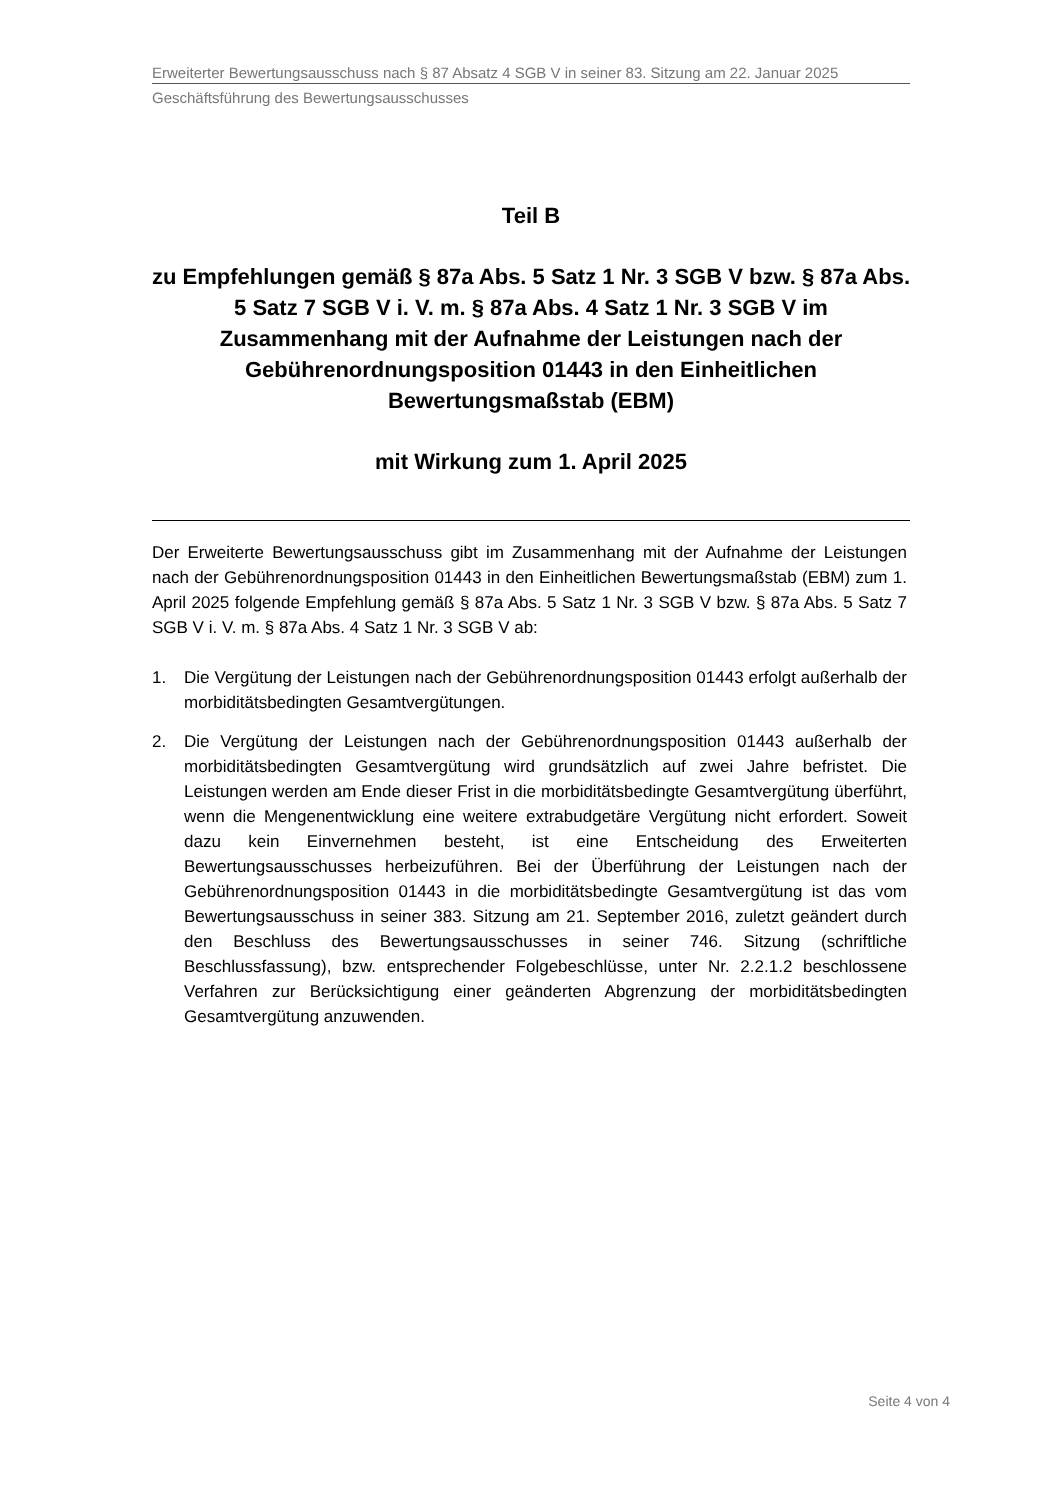Erweiterter Bewertungsausschuss nach § 87 Absatz 4 SGB V in seiner 83. Sitzung am 22. Januar 2025
Geschäftsführung des Bewertungsausschusses
Teil B
zu Empfehlungen gemäß § 87a Abs. 5 Satz 1 Nr. 3 SGB V bzw. § 87a Abs. 5 Satz 7 SGB V i. V. m. § 87a Abs. 4 Satz 1 Nr. 3 SGB V im Zusammenhang mit der Aufnahme der Leistungen nach der Gebührenordnungsposition 01443 in den Einheitlichen Bewertungsmaßstab (EBM)
mit Wirkung zum 1. April 2025
Der Erweiterte Bewertungsausschuss gibt im Zusammenhang mit der Aufnahme der Leistungen nach der Gebührenordnungsposition 01443 in den Einheitlichen Bewertungsmaßstab (EBM) zum 1. April 2025 folgende Empfehlung gemäß § 87a Abs. 5 Satz 1 Nr. 3 SGB V bzw. § 87a Abs. 5 Satz 7 SGB V i. V. m. § 87a Abs. 4 Satz 1 Nr. 3 SGB V ab:
1. Die Vergütung der Leistungen nach der Gebührenordnungsposition 01443 erfolgt außerhalb der morbiditätsbedingten Gesamtvergütungen.
2. Die Vergütung der Leistungen nach der Gebührenordnungsposition 01443 außerhalb der morbiditätsbedingten Gesamtvergütung wird grundsätzlich auf zwei Jahre befristet. Die Leistungen werden am Ende dieser Frist in die morbiditätsbedingte Gesamtvergütung überführt, wenn die Mengenentwicklung eine weitere extrabudgetäre Vergütung nicht erfordert. Soweit dazu kein Einvernehmen besteht, ist eine Entscheidung des Erweiterten Bewertungsausschusses herbeizuführen. Bei der Überführung der Leistungen nach der Gebührenordnungsposition 01443 in die morbiditätsbedingte Gesamtvergütung ist das vom Bewertungsausschuss in seiner 383. Sitzung am 21. September 2016, zuletzt geändert durch den Beschluss des Bewertungsausschusses in seiner 746. Sitzung (schriftliche Beschlussfassung), bzw. entsprechender Folgebeschlüsse, unter Nr. 2.2.1.2 beschlossene Verfahren zur Berücksichtigung einer geänderten Abgrenzung der morbiditätsbedingten Gesamtvergütung anzuwenden.
Seite 4 von 4